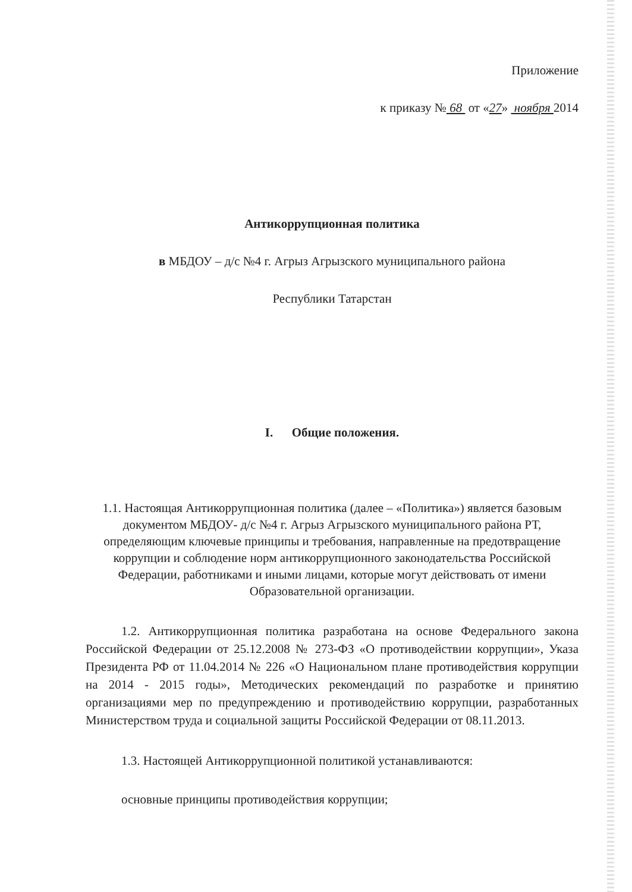Приложение
к приказу № 68 от «27» ноября 2014
Антикоррупционная политика
в МБДОУ – д/с №4 г. Агрыз Агрызского муниципального района
Республики Татарстан
I. Общие положения.
1.1. Настоящая Антикоррупционная политика (далее – «Политика») является базовым документом МБДОУ- д/с №4 г. Агрыз Агрызского муниципального района РТ, определяющим ключевые принципы и требования, направленные на предотвращение коррупции и соблюдение норм антикоррупционного законодательства Российской Федерации, работниками и иными лицами, которые могут действовать от имени Образовательной организации.
1.2. Антикоррупционная политика разработана на основе Федерального закона Российской Федерации от 25.12.2008 № 273-ФЗ «О противодействии коррупции», Указа Президента РФ от 11.04.2014 № 226 «О Национальном плане противодействия коррупции на 2014 - 2015 годы», Методических рекомендаций по разработке и принятию организациями мер по предупреждению и противодействию коррупции, разработанных Министерством труда и социальной защиты Российской Федерации от 08.11.2013.
1.3. Настоящей Антикоррупционной политикой устанавливаются:
основные принципы противодействия коррупции;